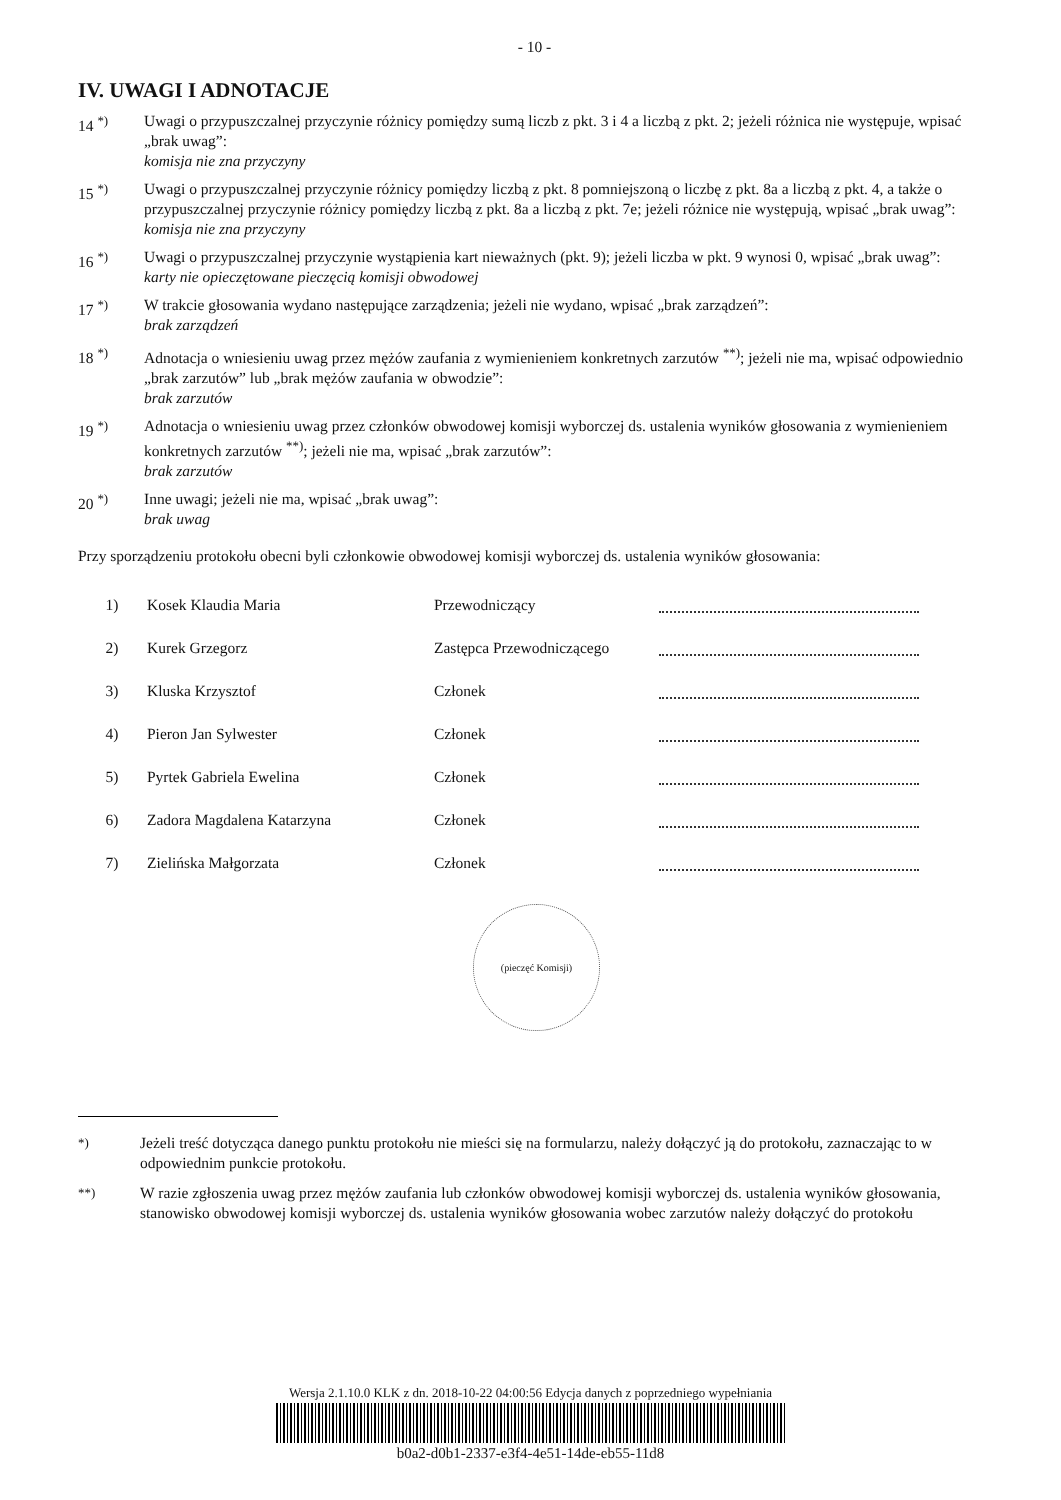- 10 -
IV. UWAGI I ADNOTACJE
14 <sup>*)</sup> Uwagi o przypuszczalnej przyczynie różnicy pomiędzy sumą liczb z pkt. 3 i 4 a liczbą z pkt. 2; jeżeli różnica nie występuje, wpisać „brak uwag”:
komisja nie zna przyczyny
15 <sup>*)</sup> Uwagi o przypuszczalnej przyczynie różnicy pomiędzy liczbą z pkt. 8 pomniejszoną o liczbę z pkt. 8a a liczbą z pkt. 4, a także o przypuszczalnej przyczynie różnicy pomiędzy liczbą z pkt. 8a a liczbą z pkt. 7e; jeżeli różnice nie występują, wpisać „brak uwag”:
komisja nie zna przyczyny
16 <sup>*)</sup> Uwagi o przypuszczalnej przyczynie wystąpienia kart nieważnych (pkt. 9); jeżeli liczba w pkt. 9 wynosi 0, wpisać „brak uwag”:
karty nie opieczętowane pieczęcią komisji obwodowej
17 <sup>*)</sup> W trakcie głosowania wydano następujące zarządzenia; jeżeli nie wydano, wpisać „brak zarządzeń”:
brak zarządzeń
18 <sup>*)</sup> Adnotacja o wniesieniu uwag przez mężów zaufania z wymienieniem konkretnych zarzutów <sup>**)</sup>; jeżeli nie ma, wpisać odpowiednio „brak zarzutów” lub „brak mężów zaufania w obwodzie”:
brak zarzutów
19 <sup>*)</sup> Adnotacja o wniesieniu uwag przez członków obwodowej komisji wyborczej ds. ustalenia wyników głosowania z wymienieniem konkretnych zarzutów <sup>**)</sup>; jeżeli nie ma, wpisać „brak zarzutów”:
brak zarzutów
20 <sup>*)</sup> Inne uwagi; jeżeli nie ma, wpisać „brak uwag”:
brak uwag
Przy sporządzeniu protokołu obecni byli członkowie obwodowej komisji wyborczej ds. ustalenia wyników głosowania:
| 1) | Kosek Klaudia Maria | Przewodniczący | |
| 2) | Kurek Grzegorz | Zastępca Przewodniczącego | |
| 3) | Kluska Krzysztof | Członek | |
| 4) | Pieron Jan Sylwester | Członek | |
| 5) | Pyrtek Gabriela Ewelina | Członek | |
| 6) | Zadora Magdalena Katarzyna | Członek | |
| 7) | Zielińska Małgorzata | Członek | |
(pieczęć Komisji)
<sup>*)</sup> Jeżeli treść dotycząca danego punktu protokołu nie mieści się na formularzu, należy dołączyć ją do protokołu, zaznaczając to w odpowiednim punkcie protokołu.
<sup>**)</sup> W razie zgłoszenia uwag przez mężów zaufania lub członków obwodowej komisji wyborczej ds. ustalenia wyników głosowania, stanowisko obwodowej komisji wyborczej ds. ustalenia wyników głosowania wobec zarzutów należy dołączyć do protokołu
Wersja 2.1.10.0 KLK z dn. 2018-10-22 04:00:56 Edycja danych z poprzedniego wypełniania
b0a2-d0b1-2337-e3f4-4e51-14de-eb55-11d8